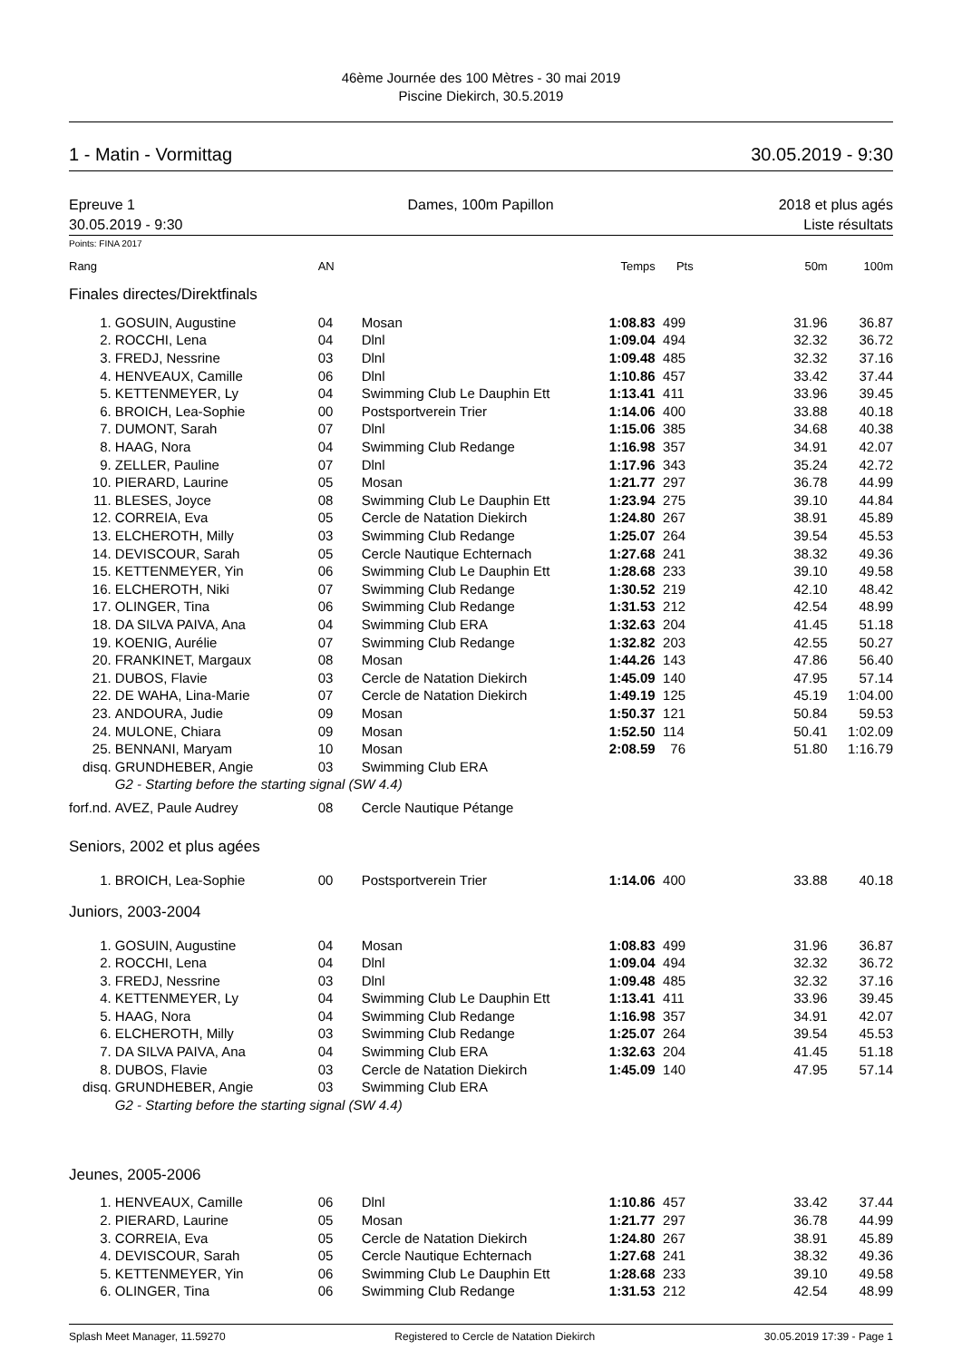46ème Journée des 100 Mètres - 30 mai 2019
Piscine Diekirch, 30.5.2019
1 - Matin - Vormittag 30.05.2019 - 9:30
Epreuve 1
30.05.2019 - 9:30 Dames, 100m Papillon
2018 et plus agés
Liste résultats
Points: FINA 2017
| Rang | | AN | | Temps | Pts | 50m | 100m |
| --- | --- | --- | --- | --- | --- | --- | --- |
| Finales directes/Direktfinals | | | | | | | |
| 1. | GOSUIN, Augustine | 04 | Mosan | 1:08.83 | 499 | 31.96 | 36.87 |
| 2. | ROCCHI, Lena | 04 | Dlnl | 1:09.04 | 494 | 32.32 | 36.72 |
| 3. | FREDJ, Nessrine | 03 | Dlnl | 1:09.48 | 485 | 32.32 | 37.16 |
| 4. | HENVEAUX, Camille | 06 | Dlnl | 1:10.86 | 457 | 33.42 | 37.44 |
| 5. | KETTENMEYER, Ly | 04 | Swimming Club Le Dauphin Ett | 1:13.41 | 411 | 33.96 | 39.45 |
| 6. | BROICH, Lea-Sophie | 00 | Postsportverein Trier | 1:14.06 | 400 | 33.88 | 40.18 |
| 7. | DUMONT, Sarah | 07 | Dlnl | 1:15.06 | 385 | 34.68 | 40.38 |
| 8. | HAAG, Nora | 04 | Swimming Club Redange | 1:16.98 | 357 | 34.91 | 42.07 |
| 9. | ZELLER, Pauline | 07 | Dlnl | 1:17.96 | 343 | 35.24 | 42.72 |
| 10. | PIERARD, Laurine | 05 | Mosan | 1:21.77 | 297 | 36.78 | 44.99 |
| 11. | BLESES, Joyce | 08 | Swimming Club Le Dauphin Ett | 1:23.94 | 275 | 39.10 | 44.84 |
| 12. | CORREIA, Eva | 05 | Cercle de Natation Diekirch | 1:24.80 | 267 | 38.91 | 45.89 |
| 13. | ELCHEROTH, Milly | 03 | Swimming Club Redange | 1:25.07 | 264 | 39.54 | 45.53 |
| 14. | DEVISCOUR, Sarah | 05 | Cercle Nautique Echternach | 1:27.68 | 241 | 38.32 | 49.36 |
| 15. | KETTENMEYER, Yin | 06 | Swimming Club Le Dauphin Ett | 1:28.68 | 233 | 39.10 | 49.58 |
| 16. | ELCHEROTH, Niki | 07 | Swimming Club Redange | 1:30.52 | 219 | 42.10 | 48.42 |
| 17. | OLINGER, Tina | 06 | Swimming Club Redange | 1:31.53 | 212 | 42.54 | 48.99 |
| 18. | DA SILVA PAIVA, Ana | 04 | Swimming Club ERA | 1:32.63 | 204 | 41.45 | 51.18 |
| 19. | KOENIG, Aurélie | 07 | Swimming Club Redange | 1:32.82 | 203 | 42.55 | 50.27 |
| 20. | FRANKINET, Margaux | 08 | Mosan | 1:44.26 | 143 | 47.86 | 56.40 |
| 21. | DUBOS, Flavie | 03 | Cercle de Natation Diekirch | 1:45.09 | 140 | 47.95 | 57.14 |
| 22. | DE WAHA, Lina-Marie | 07 | Cercle de Natation Diekirch | 1:49.19 | 125 | 45.19 | 1:04.00 |
| 23. | ANDOURA, Judie | 09 | Mosan | 1:50.37 | 121 | 50.84 | 59.53 |
| 24. | MULONE, Chiara | 09 | Mosan | 1:52.50 | 114 | 50.41 | 1:02.09 |
| 25. | BENNANI, Maryam | 10 | Mosan | 2:08.59 | 76 | 51.80 | 1:16.79 |
| disq. | GRUNDHEBER, Angie | 03 | Swimming Club ERA | | | | |
| | G2 - Starting before the starting signal (SW 4.4) | | | | | | |
| forf.nd. | AVEZ, Paule Audrey | 08 | Cercle Nautique Pétange | | | | |
| Seniors, 2002 et plus agées | | | | | | | |
| 1. | BROICH, Lea-Sophie | 00 | Postsportverein Trier | 1:14.06 | 400 | 33.88 | 40.18 |
| Juniors, 2003-2004 | | | | | | | |
| 1. | GOSUIN, Augustine | 04 | Mosan | 1:08.83 | 499 | 31.96 | 36.87 |
| 2. | ROCCHI, Lena | 04 | Dlnl | 1:09.04 | 494 | 32.32 | 36.72 |
| 3. | FREDJ, Nessrine | 03 | Dlnl | 1:09.48 | 485 | 32.32 | 37.16 |
| 4. | KETTENMEYER, Ly | 04 | Swimming Club Le Dauphin Ett | 1:13.41 | 411 | 33.96 | 39.45 |
| 5. | HAAG, Nora | 04 | Swimming Club Redange | 1:16.98 | 357 | 34.91 | 42.07 |
| 6. | ELCHEROTH, Milly | 03 | Swimming Club Redange | 1:25.07 | 264 | 39.54 | 45.53 |
| 7. | DA SILVA PAIVA, Ana | 04 | Swimming Club ERA | 1:32.63 | 204 | 41.45 | 51.18 |
| 8. | DUBOS, Flavie | 03 | Cercle de Natation Diekirch | 1:45.09 | 140 | 47.95 | 57.14 |
| disq. | GRUNDHEBER, Angie | 03 | Swimming Club ERA | | | | |
| | G2 - Starting before the starting signal (SW 4.4) | | | | | | |
| Jeunes, 2005-2006 | | | | | | | |
| 1. | HENVEAUX, Camille | 06 | Dlnl | 1:10.86 | 457 | 33.42 | 37.44 |
| 2. | PIERARD, Laurine | 05 | Mosan | 1:21.77 | 297 | 36.78 | 44.99 |
| 3. | CORREIA, Eva | 05 | Cercle de Natation Diekirch | 1:24.80 | 267 | 38.91 | 45.89 |
| 4. | DEVISCOUR, Sarah | 05 | Cercle Nautique Echternach | 1:27.68 | 241 | 38.32 | 49.36 |
| 5. | KETTENMEYER, Yin | 06 | Swimming Club Le Dauphin Ett | 1:28.68 | 233 | 39.10 | 49.58 |
| 6. | OLINGER, Tina | 06 | Swimming Club Redange | 1:31.53 | 212 | 42.54 | 48.99 |
Splash Meet Manager, 11.59270 Registered to Cercle de Natation Diekirch 30.05.2019 17:39 - Page 1